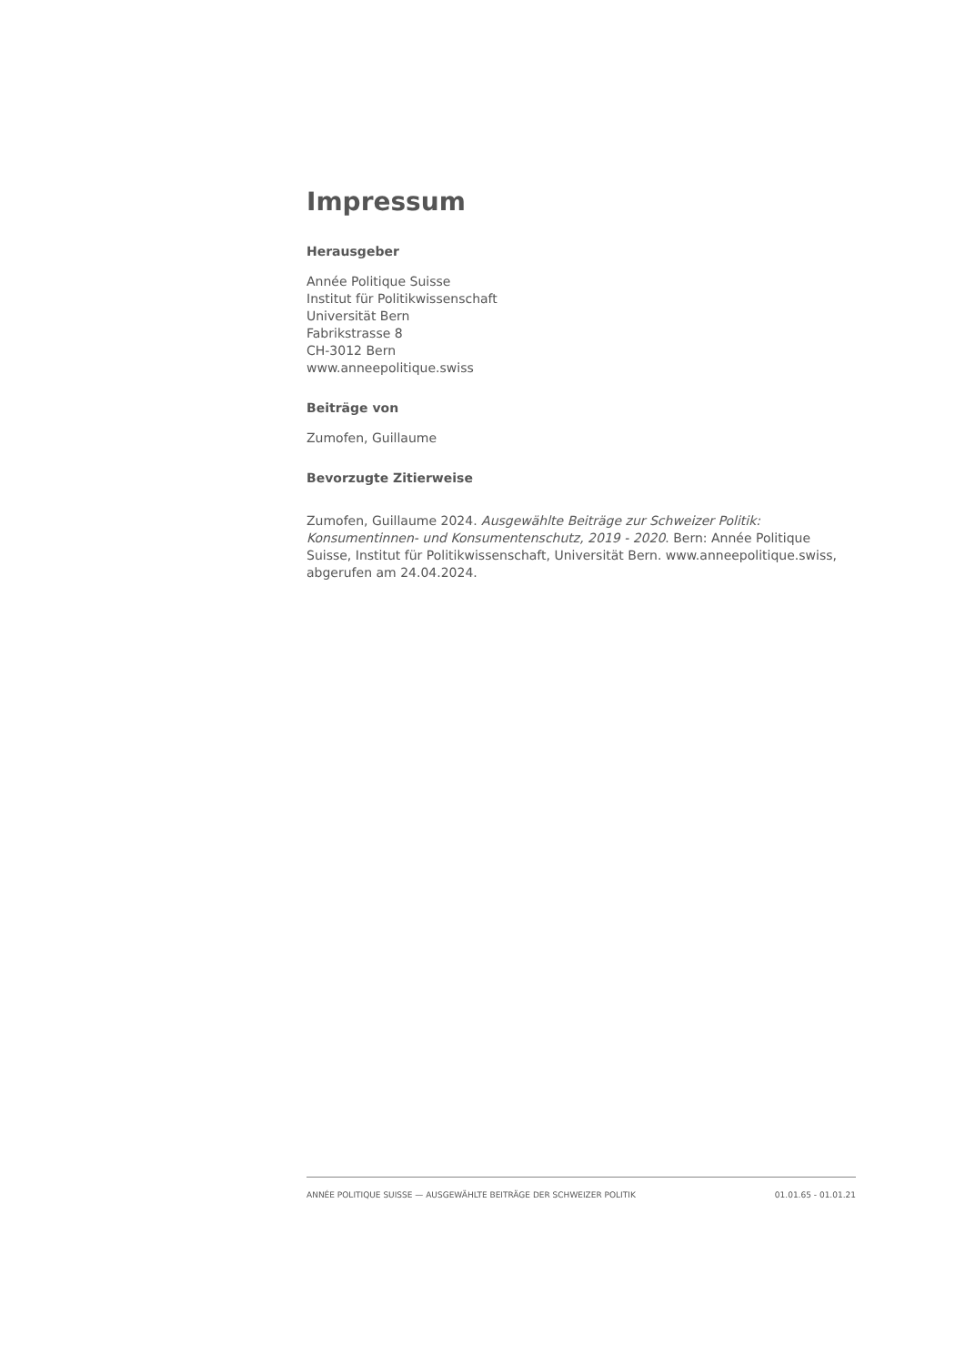Impressum
Herausgeber
Année Politique Suisse
Institut für Politikwissenschaft
Universität Bern
Fabrikstrasse 8
CH-3012 Bern
www.anneepolitique.swiss
Beiträge von
Zumofen, Guillaume
Bevorzugte Zitierweise
Zumofen, Guillaume 2024. Ausgewählte Beiträge zur Schweizer Politik: Konsumentinnen- und Konsumentenschutz, 2019 - 2020. Bern: Année Politique Suisse, Institut für Politikwissenschaft, Universität Bern. www.anneepolitique.swiss, abgerufen am 24.04.2024.
ANNÉE POLITIQUE SUISSE — AUSGEWÄHLTE BEITRÄGE DER SCHWEIZER POLITIK 01.01.65 - 01.01.21